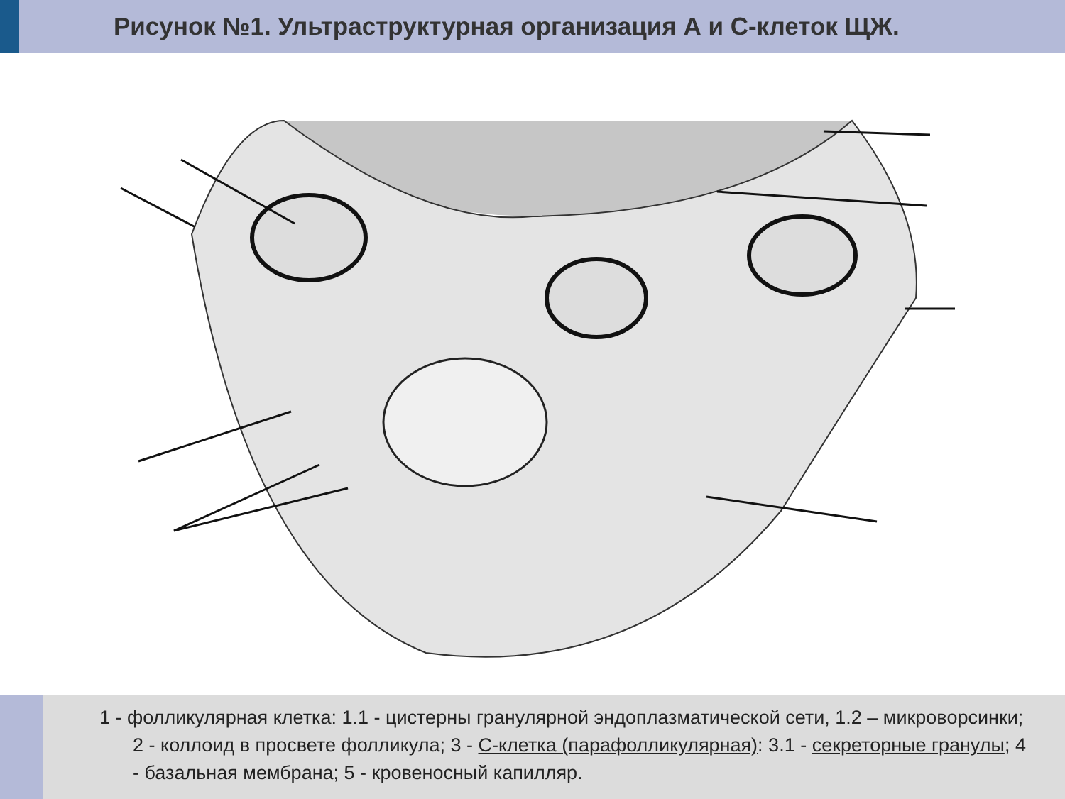Рисунок №1. Ультраструктурная организация А и С-клеток ЩЖ.
1 - фолликулярная клетка: 1.1 - цистерны гранулярной эндоплазматической сети, 1.2 – микроворсинки; 2 - коллоид в просвете фолликула; 3 - С-клетка (парафолликулярная): 3.1 - секреторные гранулы; 4 - базальная мембрана; 5 - кровеносный капилляр.